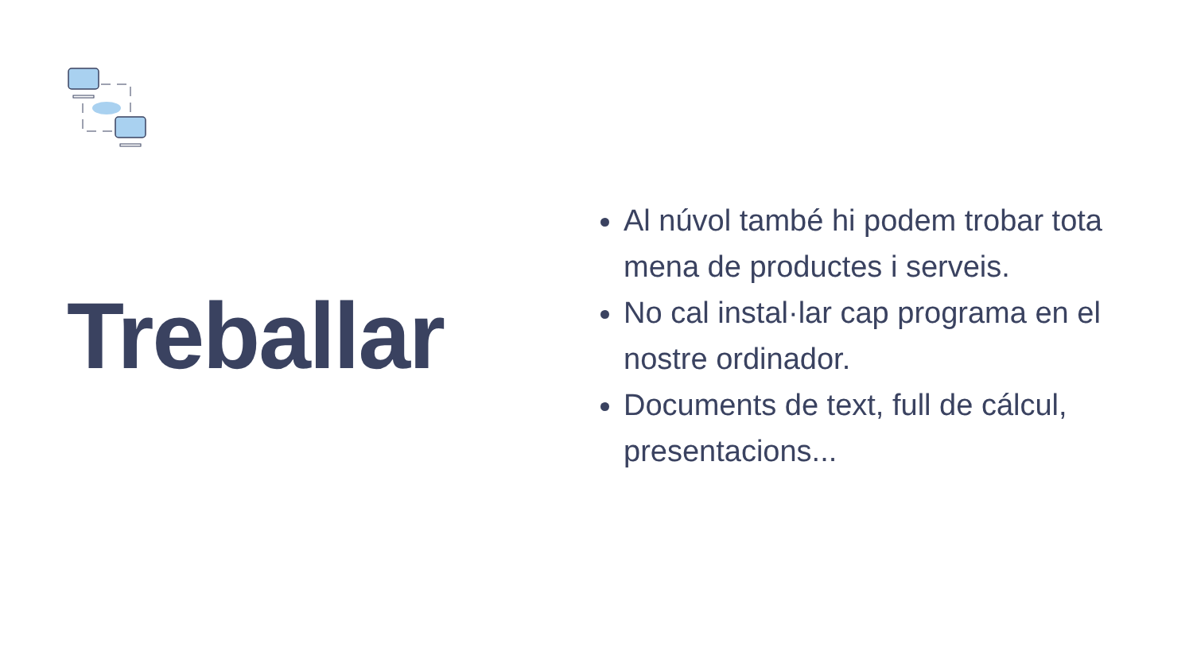Treballar
Al núvol també hi podem trobar tota mena de productes i serveis.
No cal instal·lar cap programa en el nostre ordinador.
Documents de text, full de cálcul, presentacions...